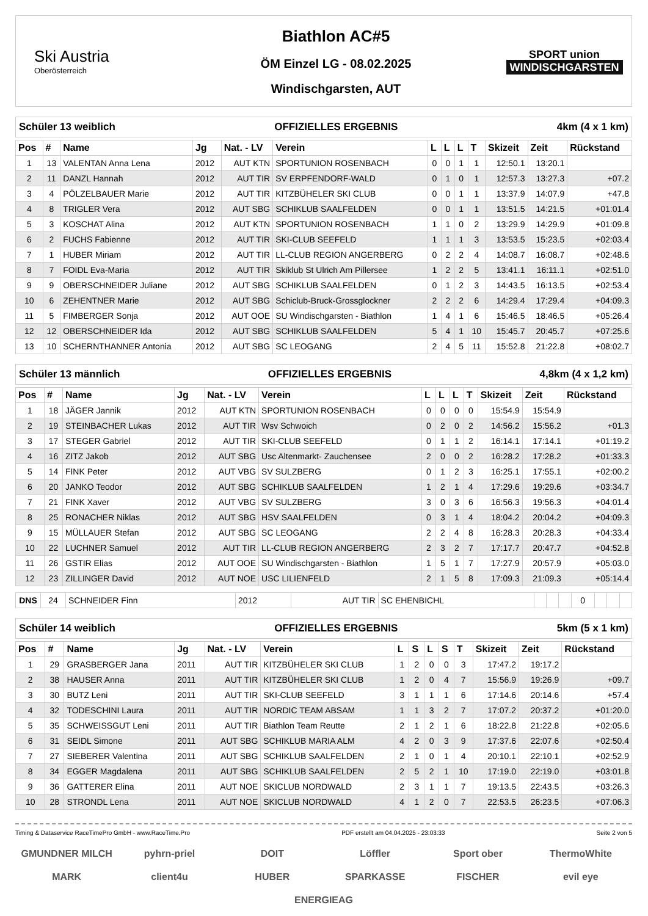Ski Austria
Oberösterreich
Biathlon AC#5
ÖM Einzel LG - 08.02.2025
Windischgarsten, AUT
SPORT union
WINDISCHGARSTEN
Schüler 13 weiblich OFFIZIELLES ERGEBNIS 4km (4 x 1 km)
| Pos | # | Name | Jg | Nat. - LV | Verein | L | L | L | T | Skizeit | Zeit | Rückstand |
| --- | --- | --- | --- | --- | --- | --- | --- | --- | --- | --- | --- | --- |
| 1 | 13 | VALENTAN Anna Lena | 2012 | AUT KTN | SPORTUNION ROSENBACH | 0 | 0 | 1 | 1 | 12:50.1 | 13:20.1 | |
| 2 | 11 | DANZL Hannah | 2012 | AUT TIR | SV ERPFENDORF-WALD | 0 | 1 | 0 | 1 | 12:57.3 | 13:27.3 | +07.2 |
| 3 | 4 | PÖLZELBAUER Marie | 2012 | AUT TIR | KITZBÜHELER SKI CLUB | 0 | 0 | 1 | 1 | 13:37.9 | 14:07.9 | +47.8 |
| 4 | 8 | TRIGLER Vera | 2012 | AUT SBG | SCHIKLUB SAALFELDEN | 0 | 0 | 1 | 1 | 13:51.5 | 14:21.5 | +01:01.4 |
| 5 | 3 | KOSCHAT Alina | 2012 | AUT KTN | SPORTUNION ROSENBACH | 1 | 1 | 0 | 2 | 13:29.9 | 14:29.9 | +01:09.8 |
| 6 | 2 | FUCHS Fabienne | 2012 | AUT TIR | SKI-CLUB SEEFELD | 1 | 1 | 1 | 3 | 13:53.5 | 15:23.5 | +02:03.4 |
| 7 | 1 | HUBER Miriam | 2012 | AUT TIR | LL-CLUB REGION ANGERBERG | 0 | 2 | 2 | 4 | 14:08.7 | 16:08.7 | +02:48.6 |
| 8 | 7 | FOIDL Eva-Maria | 2012 | AUT TIR | Skiklub St Ulrich Am Pillersee | 1 | 2 | 2 | 5 | 13:41.1 | 16:11.1 | +02:51.0 |
| 9 | 9 | OBERSCHNEIDER Juliane | 2012 | AUT SBG | SCHIKLUB SAALFELDEN | 0 | 1 | 2 | 3 | 14:43.5 | 16:13.5 | +02:53.4 |
| 10 | 6 | ZEHENTNER Marie | 2012 | AUT SBG | Schiclub-Bruck-Grossglockner | 2 | 2 | 2 | 6 | 14:29.4 | 17:29.4 | +04:09.3 |
| 11 | 5 | FIMBERGER Sonja | 2012 | AUT OOE | SU Windischgarsten - Biathlon | 1 | 4 | 1 | 6 | 15:46.5 | 18:46.5 | +05:26.4 |
| 12 | 12 | OBERSCHNEIDER Ida | 2012 | AUT SBG | SCHIKLUB SAALFELDEN | 5 | 4 | 1 | 10 | 15:45.7 | 20:45.7 | +07:25.6 |
| 13 | 10 | SCHERNTHANNER Antonia | 2012 | AUT SBG | SC LEOGANG | 2 | 4 | 5 | 11 | 15:52.8 | 21:22.8 | +08:02.7 |
Schüler 13 männlich OFFIZIELLES ERGEBNIS 4,8km (4 x 1,2 km)
| Pos | # | Name | Jg | Nat. - LV | Verein | L | L | L | T | Skizeit | Zeit | Rückstand |
| --- | --- | --- | --- | --- | --- | --- | --- | --- | --- | --- | --- | --- |
| 1 | 18 | JÄGER Jannik | 2012 | AUT KTN | SPORTUNION ROSENBACH | 0 | 0 | 0 | 0 | 15:54.9 | 15:54.9 | |
| 2 | 19 | STEINBACHER Lukas | 2012 | AUT TIR | Wsv Schwoich | 0 | 2 | 0 | 2 | 14:56.2 | 15:56.2 | +01.3 |
| 3 | 17 | STEGER Gabriel | 2012 | AUT TIR | SKI-CLUB SEEFELD | 0 | 1 | 1 | 2 | 16:14.1 | 17:14.1 | +01:19.2 |
| 4 | 16 | ZITZ Jakob | 2012 | AUT SBG | Usc Altenmarkt- Zauchensee | 2 | 0 | 0 | 2 | 16:28.2 | 17:28.2 | +01:33.3 |
| 5 | 14 | FINK Peter | 2012 | AUT VBG | SV SULZBERG | 0 | 1 | 2 | 3 | 16:25.1 | 17:55.1 | +02:00.2 |
| 6 | 20 | JANKO Teodor | 2012 | AUT SBG | SCHIKLUB SAALFELDEN | 1 | 2 | 1 | 4 | 17:29.6 | 19:29.6 | +03:34.7 |
| 7 | 21 | FINK Xaver | 2012 | AUT VBG | SV SULZBERG | 3 | 0 | 3 | 6 | 16:56.3 | 19:56.3 | +04:01.4 |
| 8 | 25 | RONACHER Niklas | 2012 | AUT SBG | HSV SAALFELDEN | 0 | 3 | 1 | 4 | 18:04.2 | 20:04.2 | +04:09.3 |
| 9 | 15 | MÜLLAUER Stefan | 2012 | AUT SBG | SC LEOGANG | 2 | 2 | 4 | 8 | 16:28.3 | 20:28.3 | +04:33.4 |
| 10 | 22 | LUCHNER Samuel | 2012 | AUT TIR | LL-CLUB REGION ANGERBERG | 2 | 3 | 2 | 7 | 17:17.7 | 20:47.7 | +04:52.8 |
| 11 | 26 | GSTIR Elias | 2012 | AUT OOE | SU Windischgarsten - Biathlon | 1 | 5 | 1 | 7 | 17:27.9 | 20:57.9 | +05:03.0 |
| 12 | 23 | ZILLINGER David | 2012 | AUT NOE | USC LILIENFELD | 2 | 1 | 5 | 8 | 17:09.3 | 21:09.3 | +05:14.4 |
| DNS | 24 | SCHNEIDER Finn | 2012 | AUT TIR | SC EHENBICHL | | | | 0 | | | |
Schüler 14 weiblich OFFIZIELLES ERGEBNIS 5km (5 x 1 km)
| Pos | # | Name | Jg | Nat. - LV | Verein | L | S | L | S | T | Skizeit | Zeit | Rückstand |
| --- | --- | --- | --- | --- | --- | --- | --- | --- | --- | --- | --- | --- | --- |
| 1 | 29 | GRASBERGER Jana | 2011 | AUT TIR | KITZBÜHELER SKI CLUB | 1 | 2 | 0 | 0 | 3 | 17:47.2 | 19:17.2 | |
| 2 | 38 | HAUSER Anna | 2011 | AUT TIR | KITZBÜHELER SKI CLUB | 1 | 2 | 0 | 4 | 7 | 15:56.9 | 19:26.9 | +09.7 |
| 3 | 30 | BUTZ Leni | 2011 | AUT TIR | SKI-CLUB SEEFELD | 3 | 1 | 1 | 1 | 6 | 17:14.6 | 20:14.6 | +57.4 |
| 4 | 32 | TODESCHINI Laura | 2011 | AUT TIR | NORDIC TEAM ABSAM | 1 | 1 | 3 | 2 | 7 | 17:07.2 | 20:37.2 | +01:20.0 |
| 5 | 35 | SCHWEISSGUT Leni | 2011 | AUT TIR | Biathlon Team Reutte | 2 | 1 | 2 | 1 | 6 | 18:22.8 | 21:22.8 | +02:05.6 |
| 6 | 31 | SEIDL Simone | 2011 | AUT SBG | SCHIKLUB MARIA ALM | 4 | 2 | 0 | 3 | 9 | 17:37.6 | 22:07.6 | +02:50.4 |
| 7 | 27 | SIEBERER Valentina | 2011 | AUT SBG | SCHIKLUB SAALFELDEN | 2 | 1 | 0 | 1 | 4 | 20:10.1 | 22:10.1 | +02:52.9 |
| 8 | 34 | EGGER Magdalena | 2011 | AUT SBG | SCHIKLUB SAALFELDEN | 2 | 5 | 2 | 1 | 10 | 17:19.0 | 22:19.0 | +03:01.8 |
| 9 | 36 | GATTERER Elina | 2011 | AUT NOE | SKICLUB NORDWALD | 2 | 3 | 1 | 1 | 7 | 19:13.5 | 22:43.5 | +03:26.3 |
| 10 | 28 | STRONDL Lena | 2011 | AUT NOE | SKICLUB NORDWALD | 4 | 1 | 2 | 0 | 7 | 22:53.5 | 26:23.5 | +07:06.3 |
Timing & Dataservice RaceTimePro GmbH - www.RaceTime.Pro PDF erstellt am 04.04.2025 - 23:03:33 Seite 2 von 5
GMUNDNER MILCH pyhrn-priel DOIT Löffler Sport ober ThermoWhite MARK client4u HUBER SPARKASSE FISCHER evil eye ENERGIEAG